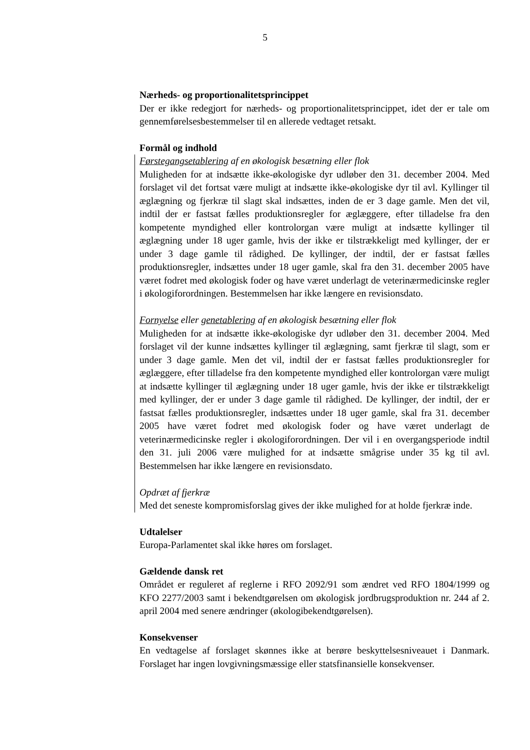5
Nærheds- og proportionalitetsprincippet
Der er ikke redegjort for nærheds- og proportionalitetsprincippet, idet der er tale om gennemførelsesbestemmelser til en allerede vedtaget retsakt.
Formål og indhold
Førstegangsetablering af en økologisk besætning eller flok
Muligheden for at indsætte ikke-økologiske dyr udløber den 31. december 2004. Med forslaget vil det fortsat være muligt at indsætte ikke-økologiske dyr til avl. Kyllinger til æglægning og fjerkræ til slagt skal indsættes, inden de er 3 dage gamle. Men det vil, indtil der er fastsat fælles produktionsregler for æglæggere, efter tilladelse fra den kompetente myndighed eller kontrolorgan være muligt at indsætte kyllinger til æglægning under 18 uger gamle, hvis der ikke er tilstrækkeligt med kyllinger, der er under 3 dage gamle til rådighed. De kyllinger, der indtil, der er fastsat fælles produktionsregler, indsættes under 18 uger gamle, skal fra den 31. december 2005 have været fodret med økologisk foder og have været underlagt de veterinærmedicinske regler i økologiforordningen. Bestemmelsen har ikke længere en revisionsdato.
Fornyelse eller genetablering af en økologisk besætning eller flok
Muligheden for at indsætte ikke-økologiske dyr udløber den 31. december 2004. Med forslaget vil der kunne indsættes kyllinger til æglægning, samt fjerkræ til slagt, som er under 3 dage gamle. Men det vil, indtil der er fastsat fælles produktionsregler for æglæggere, efter tilladelse fra den kompetente myndighed eller kontrolorgan være muligt at indsætte kyllinger til æglægning under 18 uger gamle, hvis der ikke er tilstrækkeligt med kyllinger, der er under 3 dage gamle til rådighed. De kyllinger, der indtil, der er fastsat fælles produktionsregler, indsættes under 18 uger gamle, skal fra 31. december 2005 have været fodret med økologisk foder og have været underlagt de veterinærmedicinske regler i økologiforordningen. Der vil i en overgangsperiode indtil den 31. juli 2006 være mulighed for at indsætte smågrise under 35 kg til avl. Bestemmelsen har ikke længere en revisionsdato.
Opdræt af fjerkræ
Med det seneste kompromisforslag gives der ikke mulighed for at holde fjerkræ inde.
Udtalelser
Europa-Parlamentet skal ikke høres om forslaget.
Gældende dansk ret
Området er reguleret af reglerne i RFO 2092/91 som ændret ved RFO 1804/1999 og KFO 2277/2003 samt i bekendtgørelsen om økologisk jordbrugsproduktion nr. 244 af 2. april 2004 med senere ændringer (økologibekendtgørelsen).
Konsekvenser
En vedtagelse af forslaget skønnes ikke at berøre beskyttelsesniveauet i Danmark. Forslaget har ingen lovgivningsmæssige eller statsfinansielle konsekvenser.